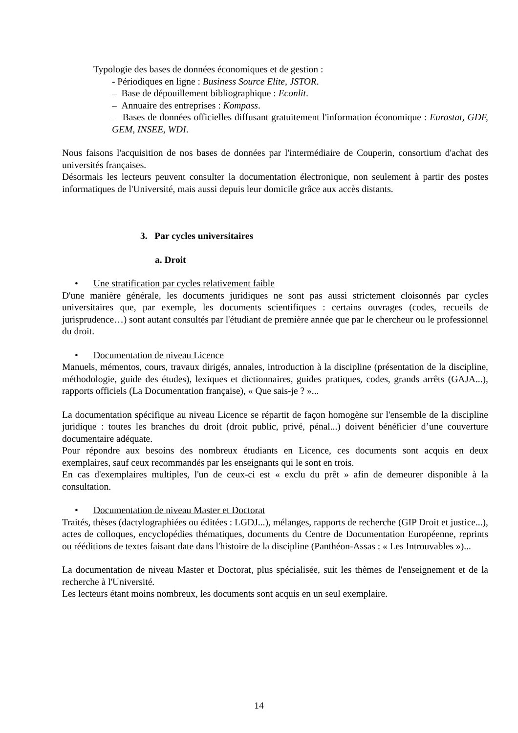Typologie des bases de données économiques et de gestion :
- Périodiques en ligne : Business Source Elite, JSTOR.
– Base de dépouillement bibliographique : Econlit.
– Annuaire des entreprises : Kompass.
– Bases de données officielles diffusant gratuitement l'information économique : Eurostat, GDF, GEM, INSEE, WDI.
Nous faisons l'acquisition de nos bases de données par l'intermédiaire de Couperin, consortium d'achat des universités françaises.
Désormais les lecteurs peuvent consulter la documentation électronique, non seulement à partir des postes informatiques de l'Université, mais aussi depuis leur domicile grâce aux accès distants.
3. Par cycles universitaires
a. Droit
• Une stratification par cycles relativement faible
D'une manière générale, les documents juridiques ne sont pas aussi strictement cloisonnés par cycles universitaires que, par exemple, les documents scientifiques : certains ouvrages (codes, recueils de jurisprudence…) sont autant consultés par l'étudiant de première année que par le chercheur ou le professionnel du droit.
• Documentation de niveau Licence
Manuels, mémentos, cours, travaux dirigés, annales, introduction à la discipline (présentation de la discipline, méthodologie, guide des études), lexiques et dictionnaires, guides pratiques, codes, grands arrêts (GAJA...), rapports officiels (La Documentation française), « Que sais-je ? »...
La documentation spécifique au niveau Licence se répartit de façon homogène sur l'ensemble de la discipline juridique : toutes les branches du droit (droit public, privé, pénal...) doivent bénéficier d’une couverture documentaire adéquate.
Pour répondre aux besoins des nombreux étudiants en Licence, ces documents sont acquis en deux exemplaires, sauf ceux recommandés par les enseignants qui le sont en trois.
En cas d'exemplaires multiples, l'un de ceux-ci est « exclu du prêt » afin de demeurer disponible à la consultation.
• Documentation de niveau Master et Doctorat
Traités, thèses (dactylographiées ou éditées : LGDJ...), mélanges, rapports de recherche (GIP Droit et justice...), actes de colloques, encyclopédies thématiques, documents du Centre de Documentation Européenne, reprints ou rééditions de textes faisant date dans l'histoire de la discipline (Panthéon-Assas : « Les Introuvables »)...
La documentation de niveau Master et Doctorat, plus spécialisée, suit les thèmes de l'enseignement et de la recherche à l'Université.
Les lecteurs étant moins nombreux, les documents sont acquis en un seul exemplaire.
14